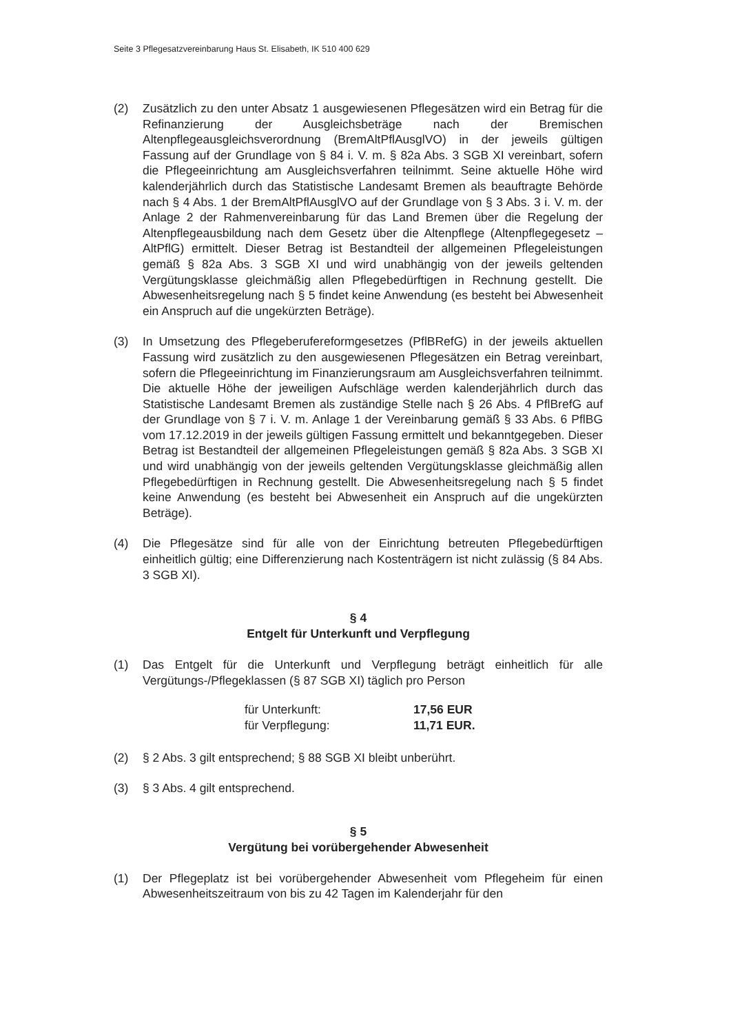Seite 3 Pflegesatzvereinbarung Haus St. Elisabeth, IK 510 400 629
(2) Zusätzlich zu den unter Absatz 1 ausgewiesenen Pflegesätzen wird ein Betrag für die Refinanzierung der Ausgleichsbeträge nach der Bremischen Altenpflegeausgleichsverordnung (BremAltPflAusglVO) in der jeweils gültigen Fassung auf der Grundlage von § 84 i. V. m. § 82a Abs. 3 SGB XI vereinbart, sofern die Pflegeeinrichtung am Ausgleichsverfahren teilnimmt. Seine aktuelle Höhe wird kalenderjährlich durch das Statistische Landesamt Bremen als beauftragte Behörde nach § 4 Abs. 1 der BremAltPflAusglVO auf der Grundlage von § 3 Abs. 3 i. V. m. der Anlage 2 der Rahmenvereinbarung für das Land Bremen über die Regelung der Altenpflegeausbildung nach dem Gesetz über die Altenpflege (Altenpflegegesetz – AltPflG) ermittelt. Dieser Betrag ist Bestandteil der allgemeinen Pflegeleistungen gemäß § 82a Abs. 3 SGB XI und wird unabhängig von der jeweils geltenden Vergütungsklasse gleichmäßig allen Pflegebedürftigen in Rechnung gestellt. Die Abwesenheitsregelung nach § 5 findet keine Anwendung (es besteht bei Abwesenheit ein Anspruch auf die ungekürzten Beträge).
(3) In Umsetzung des Pflegeberufereformgesetzes (PflBRefG) in der jeweils aktuellen Fassung wird zusätzlich zu den ausgewiesenen Pflegesätzen ein Betrag vereinbart, sofern die Pflegeeinrichtung im Finanzierungsraum am Ausgleichsverfahren teilnimmt. Die aktuelle Höhe der jeweiligen Aufschläge werden kalenderjährlich durch das Statistische Landesamt Bremen als zuständige Stelle nach § 26 Abs. 4 PflBrefG auf der Grundlage von § 7 i. V. m. Anlage 1 der Vereinbarung gemäß § 33 Abs. 6 PflBG vom 17.12.2019 in der jeweils gültigen Fassung ermittelt und bekanntgegeben. Dieser Betrag ist Bestandteil der allgemeinen Pflegeleistungen gemäß § 82a Abs. 3 SGB XI und wird unabhängig von der jeweils geltenden Vergütungsklasse gleichmäßig allen Pflegebedürftigen in Rechnung gestellt. Die Abwesenheitsregelung nach § 5 findet keine Anwendung (es besteht bei Abwesenheit ein Anspruch auf die ungekürzten Beträge).
(4) Die Pflegesätze sind für alle von der Einrichtung betreuten Pflegebedürftigen einheitlich gültig; eine Differenzierung nach Kostenträgern ist nicht zulässig (§ 84 Abs. 3 SGB XI).
§ 4
Entgelt für Unterkunft und Verpflegung
(1) Das Entgelt für die Unterkunft und Verpflegung beträgt einheitlich für alle Vergütungs-/Pflegeklassen (§ 87 SGB XI) täglich pro Person
für Unterkunft: 17,56 EUR
für Verpflegung: 11,71 EUR.
(2) § 2 Abs. 3 gilt entsprechend; § 88 SGB XI bleibt unberührt.
(3) § 3 Abs. 4 gilt entsprechend.
§ 5
Vergütung bei vorübergehender Abwesenheit
(1) Der Pflegeplatz ist bei vorübergehender Abwesenheit vom Pflegeheim für einen Abwesenheitszeitraum von bis zu 42 Tagen im Kalenderjahr für den